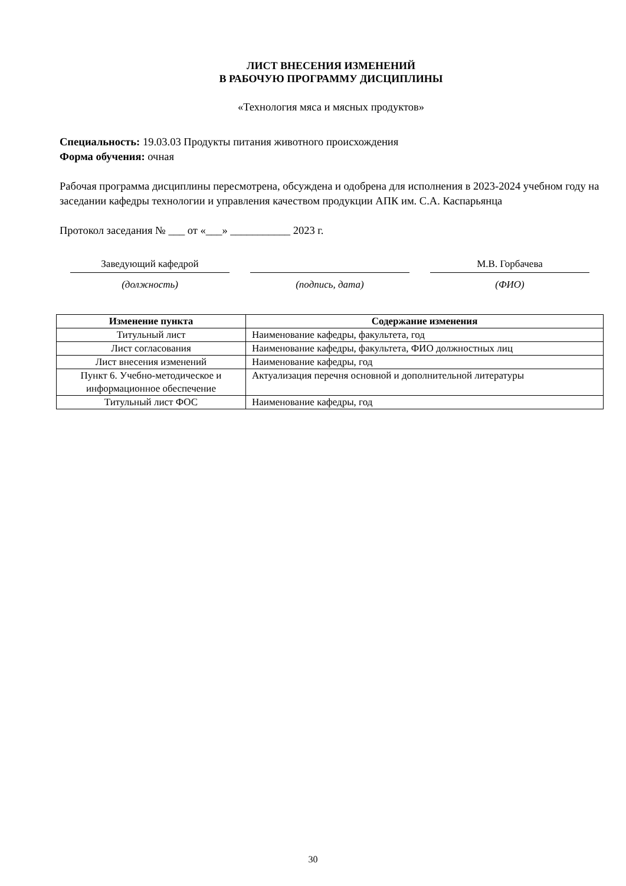ЛИСТ ВНЕСЕНИЯ ИЗМЕНЕНИЙ
В РАБОЧУЮ ПРОГРАММУ ДИСЦИПЛИНЫ
«Технология мяса и мясных продуктов»
Специальность: 19.03.03 Продукты питания животного происхождения
Форма обучения: очная
Рабочая программа дисциплины пересмотрена, обсуждена и одобрена для исполнения в 2023-2024 учебном году на заседании кафедры технологии и управления качеством продукции АПК им. С.А. Каспарьянца
Протокол заседания № ___ от «___» ___________ 2023 г.
Заведующий кафедрой
(должность)
(подпись, дата)
М.В. Горбачева
(ФИО)
| Изменение пункта | Содержание изменения |
| --- | --- |
| Титульный лист | Наименование кафедры, факультета, год |
| Лист согласования | Наименование кафедры, факультета, ФИО должностных лиц |
| Лист внесения изменений | Наименование кафедры, год |
| Пункт 6. Учебно-методическое и информационное обеспечение | Актуализация перечня основной и дополнительной литературы |
| Титульный лист ФОС | Наименование кафедры, год |
30